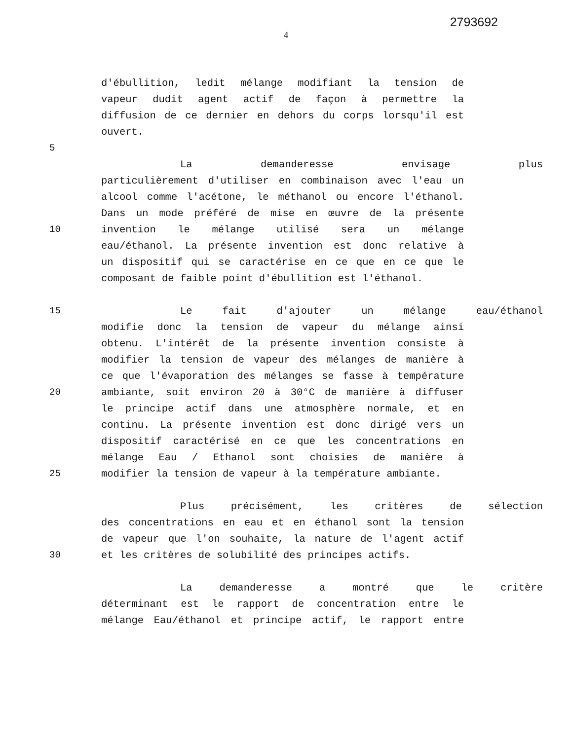2793692
4
d'ébullition, ledit mélange modifiant la tension de
vapeur dudit agent actif de façon à permettre la
diffusion de ce dernier en dehors du corps lorsqu'il est
ouvert.
5
La demanderesse envisage plus
particulièrement d'utiliser en combinaison avec l'eau un
alcool comme l'acétone, le méthanol ou encore l'éthanol.
Dans un mode préféré de mise en œuvre de la présente
10 invention le mélange utilisé sera un mélange
eau/éthanol. La présente invention est donc relative à
un dispositif qui se caractérise en ce que en ce que le
composant de faible point d'ébullition est l'éthanol.
15 Le fait d'ajouter un mélange eau/éthanol
modifie donc la tension de vapeur du mélange ainsi
obtenu. L'intérêt de la présente invention consiste à
modifier la tension de vapeur des mélanges de manière à
ce que l'évaporation des mélanges se fasse à température
20 ambiante, soit environ 20 à 30°C de manière à diffuser
le principe actif dans une atmosphère normale, et en
continu. La présente invention est donc dirigé vers un
dispositif caractérisé en ce que les concentrations en
mélange Eau / Ethanol sont choisies de manière à
25 modifier la tension de vapeur à la température ambiante.
Plus précisément, les critères de sélection
des concentrations en eau et en éthanol sont la tension
de vapeur que l'on souhaite, la nature de l'agent actif
30 et les critères de solubilité des principes actifs.
La demanderesse a montré que le critère
déterminant est le rapport de concentration entre le
mélange Eau/éthanol et principe actif, le rapport entre